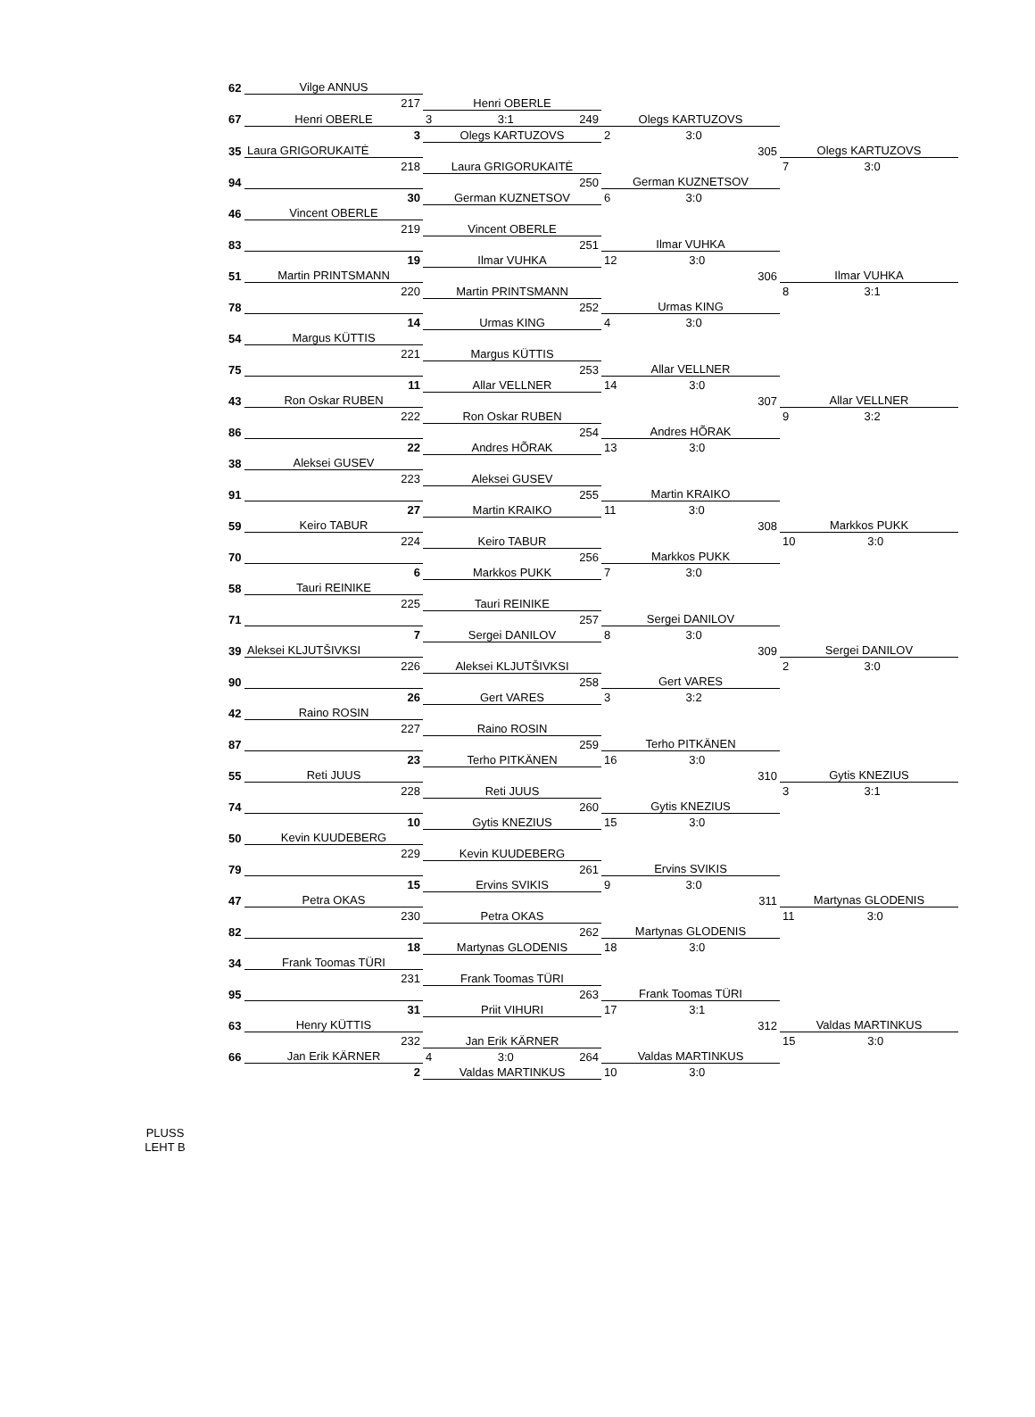| 62 | Vilge ANNUS | | | |
| | 217 | Henri OBERLE | | |
| 67 | Henri OBERLE | 3 3:1 249 | Olegs KARTUZOVS | |
| | 3 | Olegs KARTUZOVS | 2 3:0 | |
| 35 | Laura GRIGORUKAITĖ | | 305 | Olegs KARTUZOVS |
| | 218 | Laura GRIGORUKAITĖ | | 7 3:0 |
| 94 | | 250 | German KUZNETSOV | |
| | 30 | German KUZNETSOV | 6 3:0 | |
| 46 | Vincent OBERLE | | | |
| | 219 | Vincent OBERLE | | |
| 83 | | 251 | Ilmar VUHKA | |
| | 19 | Ilmar VUHKA | 12 3:0 | |
| 51 | Martin PRINTSMANN | | 306 | Ilmar VUHKA |
| | 220 | Martin PRINTSMANN | | 8 3:1 |
| 78 | | 252 | Urmas KING | |
| | 14 | Urmas KING | 4 3:0 | |
| 54 | Margus KÜTTIS | | | |
| | 221 | Margus KÜTTIS | | |
| 75 | | 253 | Allar VELLNER | |
| | 11 | Allar VELLNER | 14 3:0 | |
| 43 | Ron Oskar RUBEN | | 307 | Allar VELLNER |
| | 222 | Ron Oskar RUBEN | | 9 3:2 |
| 86 | | 254 | Andres HÕRAK | |
| | 22 | Andres HÕRAK | 13 3:0 | |
| 38 | Aleksei GUSEV | | | |
| | 223 | Aleksei GUSEV | | |
| 91 | | 255 | Martin KRAIKO | |
| | 27 | Martin KRAIKO | 11 3:0 | |
| 59 | Keiro TABUR | | 308 | Markkos PUKK |
| | 224 | Keiro TABUR | | 10 3:0 |
| 70 | | 256 | Markkos PUKK | |
| | 6 | Markkos PUKK | 7 3:0 | |
| 58 | Tauri REINIKE | | | |
| | 225 | Tauri REINIKE | | |
| 71 | | 257 | Sergei DANILOV | |
| | 7 | Sergei DANILOV | 8 3:0 | |
| 39 | Aleksei KLJUTŠIVKSI | | 309 | Sergei DANILOV |
| | 226 | Aleksei KLJUTŠIVKSI | | 2 3:0 |
| 90 | | 258 | Gert VARES | |
| | 26 | Gert VARES | 3 3:2 | |
| 42 | Raino ROSIN | | | |
| | 227 | Raino ROSIN | | |
| 87 | | 259 | Terho PITKÄNEN | |
| | 23 | Terho PITKÄNEN | 16 3:0 | |
| 55 | Reti JUUS | | 310 | Gytis KNEZIUS |
| | 228 | Reti JUUS | | 3 3:1 |
| 74 | | 260 | Gytis KNEZIUS | |
| | 10 | Gytis KNEZIUS | 15 3:0 | |
| 50 | Kevin KUUDEBERG | | | |
| | 229 | Kevin KUUDEBERG | | |
| 79 | | 261 | Ervins SVIKIS | |
| | 15 | Ervins SVIKIS | 9 3:0 | |
| 47 | Petra OKAS | | 311 | Martynas GLODENIS |
| | 230 | Petra OKAS | | 11 3:0 |
| 82 | | 262 | Martynas GLODENIS | |
| | 18 | Martynas GLODENIS | 18 3:0 | |
| 34 | Frank Toomas TÜRI | | | |
| | 231 | Frank Toomas TÜRI | | |
| 95 | | 263 | Frank Toomas TÜRI | |
| | 31 | Priit VIHURI | 17 3:1 | |
| 63 | Henry KÜTTIS | | 312 | Valdas MARTINKUS |
| | 232 | Jan Erik KÄRNER | | 15 3:0 |
| 66 | Jan Erik KÄRNER | 4 3:0 264 | Valdas MARTINKUS | |
| | 2 | Valdas MARTINKUS | 10 3:0 | |
PLUSS
LEHT B